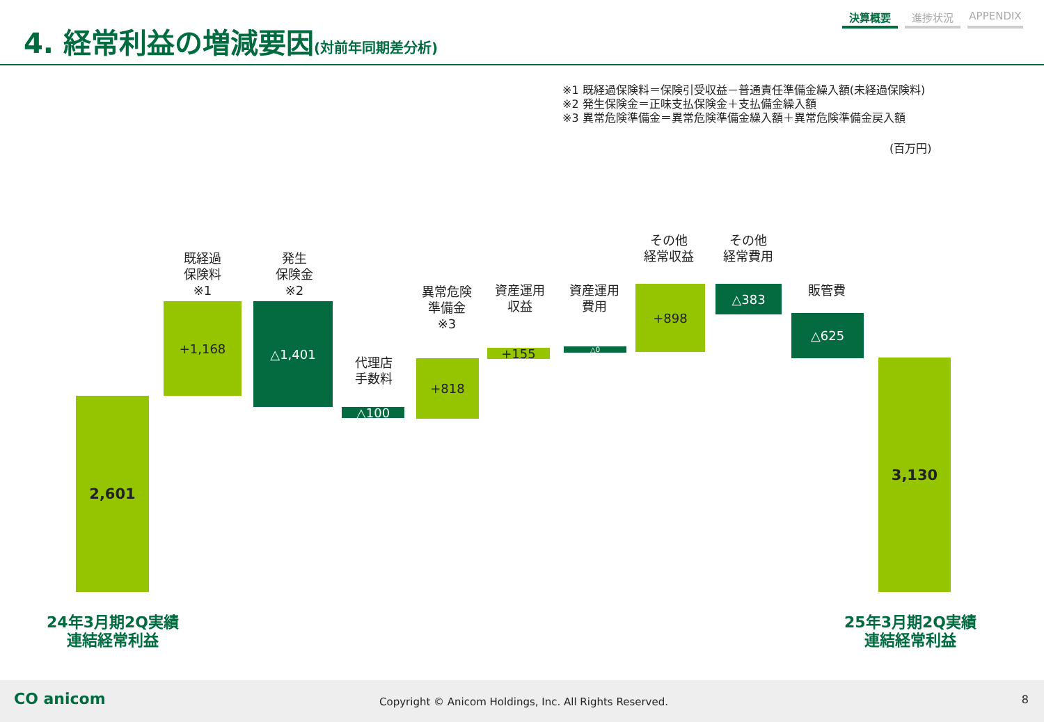4. 経常利益の増減要因(対前年同期差分析)
決算概要 進捗状況 APPENDIX
※1 既経過保険料＝保険引受収益－普通責任準備金繰入額(未経過保険料)
※2 発生保険金＝正味支払保険金＋支払備金繰入額
※3 異常危険準備金＝異常危険準備金繰入額＋異常危険準備金戻入額
(百万円)
既経過
保険料
※1
発生
保険金
※2
代理店
手数料
異常危険
準備金
※3
資産運用
収益
資産運用
費用
その他
経常収益
その他
経常費用
販管費
2,601
+1,168 △1,401
△100
+818
+155 △0
+898 △383
△625
3,130
24年3月期2Q実績
連結経常利益
25年3月期2Q実績
連結経常利益
CO anicom
Copyright © Anicom Holdings, Inc. All Rights Reserved.
8